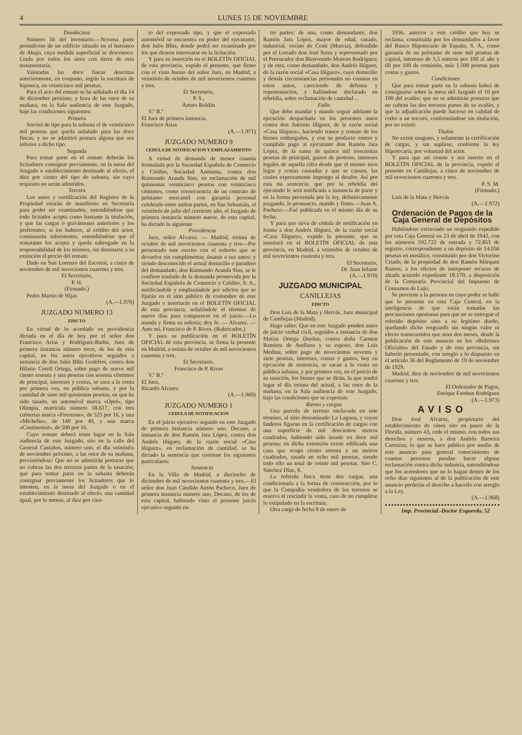4 LUNES 15 DE NOVIEMBRE
Duodécima
Número 56 del inventario.—Novena parte proindiviso de un edificio situado en el barranco de Abajo, cuya medida superficial se desconoce. Linda por todos los aires con tierra de esta testamentaría.
Valoradas las doce fincas descritas anteriormente, en conjunto, según la escritura de hipoteca, en veinticinco mil pesetas.
Para el acto del remate se ha señalado el día 14 de diciembre próximo, y hora de las once de su mañana, en la Sala audiencia de este Juzgado, bajo las condiciones siguientes:
Primera
Servirá de tipo para la subasta el de veinticinco mil pesetas que queda señalado para las doce fincas, y no se admitirá postura alguna que sea inferior a dicho tipo.
Segunda
Para tomar parte en el remate deberán los licitadores consignar previamente, en la mesa del Juzgado o establecimiento destinado al efecto, el diez por ciento del tipo de subasta, sin cuyo requisito no serán admitidos.
Tercera
Los autos y certificación del Registro de la Propiedad estarán de manifiesto en Secretaría para poder ser examinados, entendiéndose que todo licitador acepta como bastante la titulación, y que las cargas o gravámenes anteriores y los preferentes, si los hubiere, al crédito del actor, continuarán subsistentes, entendiéndose que el rematante los acepta y queda subrogado en la responsabilidad de los mismos, sin destinarse a su extinción el precio del remate.
Dado en San Lorenzo del Escorial, a cinco de noviembre de mil novecientos cuarenta y tres.
El Secretario,
P. H.
(Firmado.)
Pedro Martín de Hijas
(A.—1.976)
JUZGADO NUMERO 13
EDICTO
En virtud de lo acordado en providencia dictada en el día de hoy por el señor don Francisco Arias y Rodríguez-Barba, Juez de primera instancia número trece, de los de esta capital, en los autos ejecutivos seguidos a instancia de don Julio Blitz Godefroi, contra don Hilario Corell Ortega, sobre pago de nueve mil ciento sesenta y una pesetas con sesenta céntimos de principal, intereses y costas, se saca a la venta por primera vez, en pública subasta, y por la cantidad de siete mil quinientas pesetas, en que ha sido tasado, un automóvil marca «Opel», tipo Olimpia, matrícula número 58.617, con tres cubiertas marca «Firestone», de 525 por 16, y una «Michelin», de 140 por 40, y una marca «Continental», de 500 por 16.
Cuyo remate deberá tener lugar en la Sala audiencia de este Juzgado, sito en la calle del General Castaños, número uno, el día veintiséis de noviembre próximo, a las once de su mañana, previniéndose: Que no se admitirán posturas que no cubran las dos terceras partes de la tasación; que para tomar parte en la subasta deberán consignar previamente los licitadores que lo intenten, en la mesa del Juzgado o en el establecimiento destinado al efecto, una cantidad igual, por lo menos, al diez por cien-
to del expresado tipo, y que el expresado automóvil se encuentra en poder del ejecutante, don Julio Blitz, donde podrá ser examinado por los que deseen interesarse en la licitación.
Y para su inserción en el BOLETÍN OFICIAL de esta provincia, expido el presente, que firmo con el visto bueno del señor Juez, en Madrid, a veintitrés de octubre de mil novecientos cuarenta y tres.
El Secretario,
P. S.,
Arturo Roldán
V.º B.º
El Juez de primera instancia,
Francisco Arias
(A.—1.971)
JUZGADO NUMERO 9
CEDULA DE NOTIFICACION Y EMPLAZAMIENTO
A virtud de demanda de menor cuantía formulada por la Sociedad Española de Comercio y Crédito, Sociedad Anónima, contra don Raimundo Aranda Sins, en reclamación de mil quinientas veinticinco pesetas con veinticinco céntimos, como consecuencia de un contrato de préstamo mercantil con garantía personal celebrado entre ambas partes, en San Sebastián, el veintitrés de julio del corriente año, el Juzgado de primera instancia número nueve, de esta capital, ha dictado la siguiente
Providencia
Juez, señor Alvarez. — Madrid, treinta de octubre de mil novecientos cuarenta y tres—Por presentado este escrito con el exhorto que se devuelve sin cumplimentar, únanse a sus autos; y siendo desconocido el actual domicilio o paradero del demandado, don Raimundo Aranda Sins, se le confiere traslado de la demanda promovida por la Sociedad Española de Comercio y Crédito, S. A., notificándole y emplazándole por edictos que se fijarán en el sitio público de costumbre de este Juzgado e insertarán en el BOLETÍN OFICIAL de esta provincia, señalándole el término de nueve días para comparecer en el juicio.—Lo manda y firma su señoría; doy fe. — Alvarez. — Ante mí, Francisco de P. Rives. (Rubricados.)
Y para su publicación en el BOLETÍN OFICIAL de esta provincia, se firma la presente en Madrid, a treinta de octubre de mil novecientos cuarenta y tres.
El Secretario,
Francisco de P. Rives
V.º B.º
El Juez,
Ricardo Alvarez
(A.—1.969)
JUZGADO NUMERO 1
CEDULA DE NOTIFICACION
En el juicio ejecutivo seguido en este Juzgado de primera instancia número uno, Decano, a instancia de don Ramón Jara López, contra don Andrés Iñíguez, de la razón social «Casa Iñíguez», en reclamación de cantidad, se ha dictado la sentencia que contiene los siguientes particulares:
Sentencia
En la Villa de Madrid, a dieciocho de diciembre de mil novecientos cuarenta y tres.—El señor don Juan Cándido Antón Pacheco, Juez de primera instancia número uno, Decano, de los de esta capital, habiendo visto el presente juicio ejecutivo seguido en-
tre partes: de una, como demandante, don Ramón Jara López, mayor de edad, casado, industrial, vecino de Ceuti (Murcia), defendido por el Letrado don José Serra y representado por el Procurador don Bienvenido Moreno Rodríguez; y de otra, como demandado, don Andrés Iñíguez, de la razón social «Casa Iñíguez», cuyo domicilio y demás circunstancias personales no constan en estos autos, careciendo de defensa y representación, y hallándose declarado en rebeldía, sobre reclamación de cantidad ...
Fallo
Que debo mandar y mando seguir adelante la ejecución despachada en los presentes autos contra don Antonio Iñíguez, de la razón social «Casa Iñíguez», haciendo trance y remate de los bienes embargados, y con su producto entero y cumplido pago al ejecutante don Ramón Jara López, de la suma de quince mil trescientas pesetas de principal, gastos de protesto, intereses legales de aquella cifra desde que el mismo tuvo lugar y costas causadas y que se causen, las cuales expresamente impongo al deudor. Así por esta mi sentencia, que por la rebeldía del ejecutado le será notificada a instancia de parte y en la forma prevenida por la ley, definitivamente juzgando, lo pronuncio, mando y firmo.—Juan A. Pacheco.—Fué publicada en el mismo día de su fecha.
Y para que sirva de cédula de notificación en forma a don Andrés Iñíguez, de la razón social «Casa Iñíguez», expido la presente, que se insertará en el BOLETÍN OFICIAL de esta provincia, en Madrid, a veintidós de octubre de mil novecientos cuarenta y tres.
El Secretario,
Dr. Juan Infante
(A.—1.970)
JUZGADO MUNICIPAL
CANILLEJAS
EDICTO
Don Luis de la Mata y Hervás, Juez municipal de Canillejas (Madrid).
Hago saber: Que en este Juzgado penden autos de juicio verbal civil, seguidos a instancia de don Matías Ortega Dueñas, contra doña Carmen Ramírez de Arellano y su esposo, don Luis Medina, sobre pago de novecientas noventa y siete pesetas, intereses, costas y gastos, hoy en ejecución de sentencia, se sacan a la venta en pública subasta, y por primera vez, en el precio de su tasación, los bienes que se dirán, la que tendrá lugar el día treinta del actual, a las once de la mañana, en la Sala audiencia de este Juzgado, bajo las condiciones que se expresan:
Bienes y cargas
Una parcela de terreno enclavada en este término, al sitio denominado La Laguna, y cuyos linderos figuran en la certificación de cargas con una superficie de mil doscientos metros cuadrados, habiendo sido tasado en doce mil pesetas; en dicha extensión existe edificada una casa que ocupa ciento setenta y un metros cuadrados, tasada en ocho mil pesetas, siendo todo ello un total de veinte mil pesetas. Sito C. Sánchez Díaz, 8.
La referida finca tiene dos cargas, una condicionada a la forma de construcción, por lo que la Compañía vendedora de los terrenos se reserva el rescindir la venta, caso de no cumplirse lo estipulado en la escritura.
Otra carga de fecha 8 de enero de
1936, anterior a este crédito que hoy se reclama, constituída por los demandados a favor del Banco Hipotecario de España, S. A., como garantía de un préstamo de siete mil pesetas de capital, intereses de 5,5 enteros por 100 al año y 60 por 100 de comisión, más 1.500 pesetas para costas y gastos.
Condiciones
Que para tomar parte en la subasta habrá de consignarse sobre la mesa del Juzgado el 10 por 100 del avalúo; que no se admitirán posturas que no cubran las dos terceras partes de su avalúo, y que la adjudicación puede hacerse en calidad de ceder a un tercero, conformándose sin titulación, por no existir.
Títulos
No existe ninguno, y solamente la certificación de cargas, y sin suplirse, conforme la ley Hipotecaria, por voluntad del actor.
Y para que así conste y sea inserto en el BOLETÍN OFICIAL de la provincia, expido el presente en Canillejas, a cinco de noviembre de mil novecientos cuarenta y tres.
P. S. M.
(Firmado.)
Luis de la Mata y Hervás
(A.—1.972)
Ordenación de Pagos de la Caja General de Depósitos
Habiéndose extraviado un resguardo expedido por esta Caja General en 23 de abril de 1942, con los números 592.722 de entrada y 72.853 de registro, correspondiente a un depósito de 14.056 pesetas en metálico, constituído por don Victorino Criado, de la propiedad de don Ramón Márquez Ramos, a los efectos de interponer recurso de alzada acuerdo expediente 18.170, a disposición de la Comisaría Provincial del Impuesto de Consumos de Lujo,
Se previene a la persona en cuyo poder se halle que lo presente en esta Caja Central, en la inteligencia de que están tomadas las precauciones oportunas para que no se entregue el referido depósito sino a su legítimo dueño, quedando dicho resguardo sin ningún valor ni efecto transcurridos que sean dos meses, desde la publicación de este anuncio en los «Boletines Oficiales» del Estado y de esta provincia, sin haberlo presentado, con arreglo a lo dispuesto en el artículo 36 del Reglamento de 19 de noviembre de 1929.
Madrid, diez de noviembre de mil novecientos cuarenta y tres.
El Ordenador de Pagos,
Enrique Esteban Rodríguez
(A.—1.973)
AVISO
Don José Alvarez, propietario del establecimiento de vinos sito en paseo de la Florida, número 43, cede el mismo, con todos sus derechos y enseres, a don Andrés Barreira Carreiras; lo que se hace público por medio de este anuncio para general conocimiento de cuantas personas puedan hacer alguna reclamación contra dicha industria, entendiéndose que los acreedores que no lo hagan dentro de los ocho días siguientes al de la publicación de este anuncio perderán el derecho a hacerlo con arreglo a la Ley.
(A.—1.968)
Imp. Provincial.-Doctor Esquerdo, 52